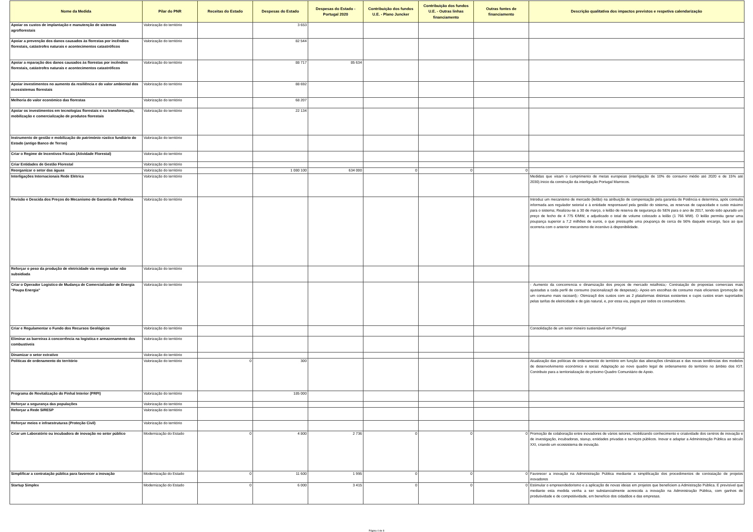| Nome da Medida | Pilar do PNR | Receitas do Estado | Despesas do Estado | Despesas do Estado - Portugal 2020 | Contribuição dos fundos U.E. - Plano Juncker | Contribuição dos fundos U.E. - Outras linhas financiamento | Outras fontes de financiamento | Descrição qualitativa dos impactos previstos e respetiva calendarização |
| --- | --- | --- | --- | --- | --- | --- | --- | --- |
| Apoiar os custos de implantação e manutenção de sistemas agroflorestais | Valorização do território | | 3 653 | | | | | |
| Apoiar a prevenção dos danos causados às florestas por incêndios florestais, catástrofes naturais e acontecimentos catastróficos | Valorização do território | | 82 544 | | | | | |
| Apoiar a reparação dos danos causados às florestas por incêndios florestais, catástrofes naturais e acontecimentos catastróficos | Valorização do território | | 88 717 | 85 634 | | | | |
| Apoiar investimentos no aumento da resiliência e do valor ambiental dos ecossistemas florestais | Valorização do território | | 88 692 | | | | | |
| Melhoria do valor económico das florestas | Valorização do território | | 68 207 | | | | | |
| Apoiar os investimentos em tecnologias florestais e na transformação, mobilização e comercialização de produtos florestais | Valorização do território | | 22 134 | | | | | |
| Instrumento de gestão e mobilização do património rústico fundiário do Estado (antigo Banco de Terras) | Valorização do território | | | | | | | |
| Criar o Regime de Incentivos Fiscais (Atividade Florestal) | Valorização do território | | | | | | | |
| Criar Entidades de Gestão Florestal | Valorização do território | | | | | | | |
| Reorganizar o setor das águas | Valorização do território | | 1 080 100 | 634 000 | 0 | 0 | 0 | |
| Interligações Internacionais Rede Elétrica | Valorização do território | | | | | | | Medidas que visam o cumprimento de metas europeias (interligação de 10% do consumo médio até 2020 e de 15% até 2030).Inicio da construção da interligação Portugal Marrocos. |
| Revisão e Descida dos Preços do Mecanismo de Garantia de Potência | Valorização do território | | | | | | | Introduz um mecanismo de mercado (leilão) na atribuição de compensação pela garantia de Potência e determina, após consulta informada aos regulador setorial e à entidade responsavel pela gestão do sistema, as reservas de capacidade e custo máximo para o sistema; Realizou-se a 30 de março, o leilão de reserva de segurança do SEN para o ano de 2017, tendo sido apurado um preço de fecho de 4 775 €/MW, e adjudicado o total de volume colocado a leilão (1 766 MW). O leilão permitiu gerar uma poupança superior a 7,2 milhões de euros, o que pressupõe uma poupança de cerca de 56% daquele encargo, face ao que ocorreria com o anterior mecanismo de incentivo à disponibilidade. |
| Reforçar o peso da produção de eletricidade via energia solar não subsidiada | Valorização do território | | | | | | | |
| Criar o Operador Logístico de Mudança de Comercializador de Energia "Poupa Energia" | Valorização do território | | | | | | | - Aumento da concorrencia e dinamização dos preços de mercado retalhista;- Contratação de propostas comerciais mais ajustadas a cada perfil de consumo (racionalizaçõ de despesas);- Apoio em escolhas de consumo mais eficientes (promoção de um consumo mais racioanl);- Otimizaçõ dos custos com as 2 plataformas distintas existentes e cujos custos eram suportados pelas tarifas de eletricidade e de gás natural, e, por essa via, pagos por todos os consumidores. |
| Criar e Regulamentar o Fundo dos Recursos Geológicos | Valorização do território | | | | | | | Consolidação de um setor mineiro sustentável em Portugal |
| Eliminar as barreiras à concorrência na logística e armazenamento dos combustíveis | Valorização do território | | | | | | | |
| Dinamizar o setor extrativo | Valorização do território | | | | | | | |
| Políticas de ordenamento do território | Valorização do território | 0 | 300 | | | | | Atualização das políticas de ordenamento do território em função das alterações climáticas e das novas tendências dos modelos de desenvolvimento económico e social. Adaptação ao novo quadro legal de ordenamento do território no âmbito dos IGT. Contributo para a territorialização do próximo Quadro Comunitário de Apoio. |
| Programa de Revitalização do Pinhal Interior (PRPI) | Valorização do território | | 185 000 | | | | | |
| Reforçar a segurança das populações | Valorização do território | | | | | | | |
| Reforçar a Rede SIRESP | Valorização do território | | | | | | | |
| Reforçar meios e infraestruturas (Proteção Civil) | Valorização do território | | | | | | | |
| Criar um Laboratório ou incubadora de inovação no setor público | Modernização do Estado | 0 | 4 800 | 2 736 | 0 | 0 | 0 | Promoção de colaboração entre inovadores de vários setores, mobilizando conhecimento e criatividade dos centros de inovação e de investigação, incubadoras, starup, entidades privadas e serviços públicos. Inovar e adaptar a Administração Pública ao século XXI, criando um ecossistema de inovação. |
| Simplificar a contratação pública para favorecer a inovação | Modernização do Estado | 0 | 11 600 | 1 995 | 0 | 0 | 0 | Favorecer a inovação na Administração Pública mediante a simplificação dos procedimentos de contratação de projetos inovadores |
| Startup Simplex | Modernização do Estado | 0 | 6 000 | 3 415 | 0 | 0 | 0 | Estimular o empreendedorismo e a aplicação de novas ideias em projetos que beneficiem a Admistração Pública. É previsível que mediante esta medida venha a ser substancialmente acrescida a inovação na Administração Pública, com ganhos de produtividade e de competitividade, em benefício dos cidadãos e das empresas. |
Página 4 de 8